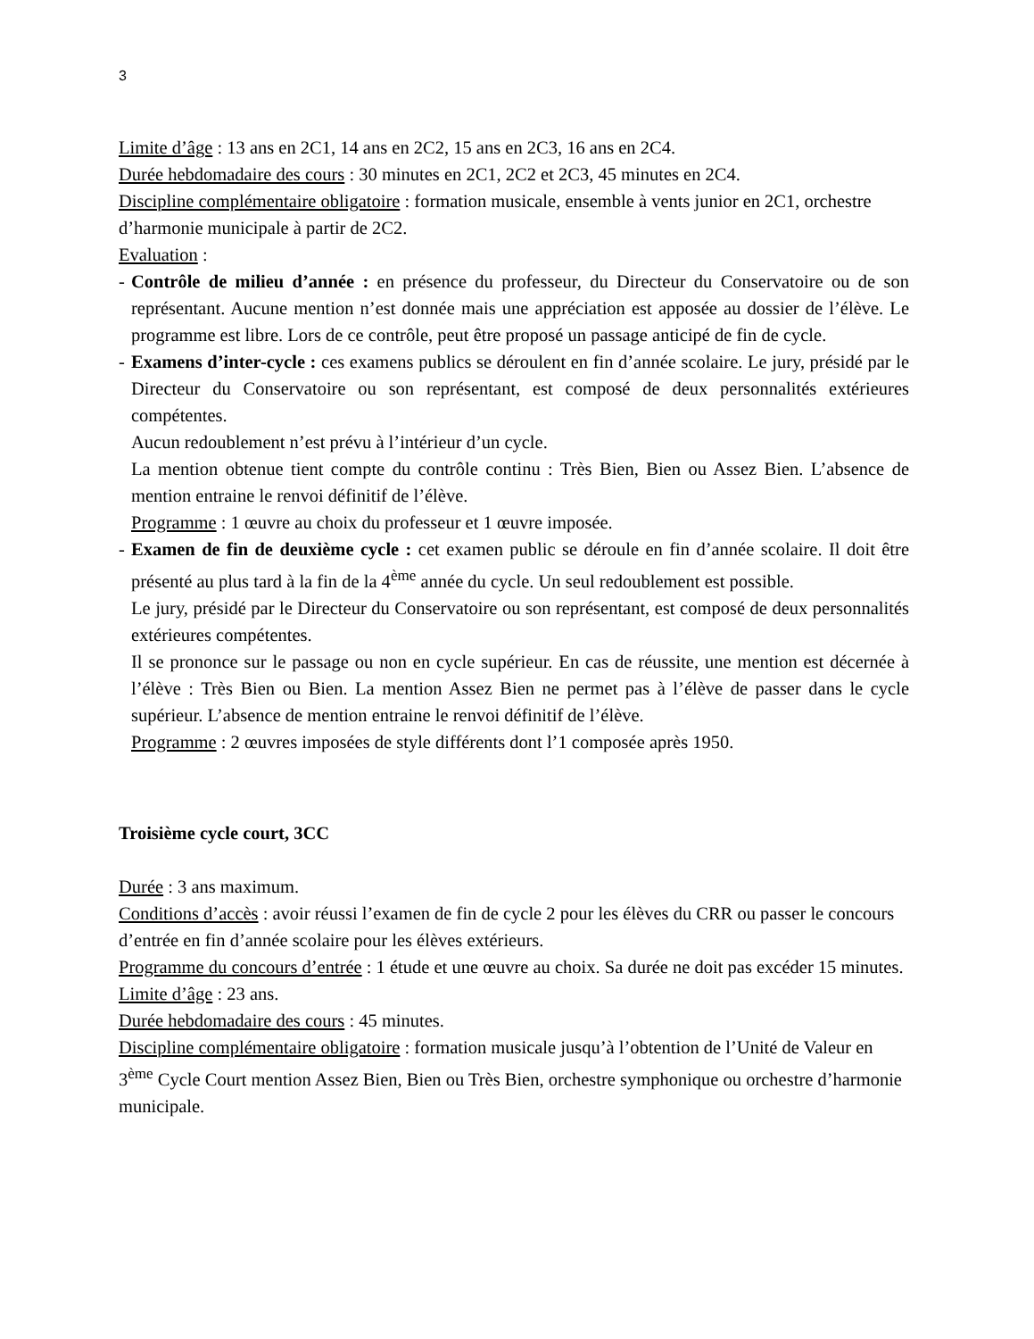3
Limite d’âge : 13 ans en 2C1, 14 ans en 2C2, 15 ans en 2C3, 16 ans en 2C4.
Durée hebdomadaire des cours : 30 minutes en 2C1, 2C2 et 2C3, 45 minutes en 2C4.
Discipline complémentaire obligatoire : formation musicale, ensemble à vents junior en 2C1, orchestre d’harmonie municipale à partir de 2C2.
Evaluation :
- Contrôle de milieu d’année : en présence du professeur, du Directeur du Conservatoire ou de son représentant. Aucune mention n’est donnée mais une appréciation est apposée au dossier de l’élève. Le programme est libre. Lors de ce contrôle, peut être proposé un passage anticipé de fin de cycle.
- Examens d’inter-cycle : ces examens publics se déroulent en fin d’année scolaire. Le jury, présidé par le Directeur du Conservatoire ou son représentant, est composé de deux personnalités extérieures compétentes.
Aucun redoublement n’est prévu à l’intérieur d’un cycle.
La mention obtenue tient compte du contrôle continu : Très Bien, Bien ou Assez Bien. L’absence de mention entraine le renvoi définitif de l’élève.
Programme : 1 œuvre au choix du professeur et 1 œuvre imposée.
- Examen de fin de deuxième cycle : cet examen public se déroule en fin d’année scolaire. Il doit être présenté au plus tard à la fin de la 4<sup>ème</sup> année du cycle. Un seul redoublement est possible.
Le jury, présidé par le Directeur du Conservatoire ou son représentant, est composé de deux personnalités extérieures compétentes.
Il se prononce sur le passage ou non en cycle supérieur. En cas de réussite, une mention est décernée à l’élève : Très Bien ou Bien. La mention Assez Bien ne permet pas à l’élève de passer dans le cycle supérieur. L’absence de mention entraine le renvoi définitif de l’élève.
Programme : 2 œuvres imposées de style différents dont l’1 composée après 1950.
Troisième cycle court, 3CC
Durée : 3 ans maximum.
Conditions d’accès : avoir réussi l’examen de fin de cycle 2 pour les élèves du CRR ou passer le concours d’entrée en fin d’année scolaire pour les élèves extérieurs.
Programme du concours d’entrée : 1 étude et une œuvre au choix. Sa durée ne doit pas excéder 15 minutes.
Limite d’âge : 23 ans.
Durée hebdomadaire des cours : 45 minutes.
Discipline complémentaire obligatoire : formation musicale jusqu’à l’obtention de l’Unité de Valeur en 3<sup>ème</sup> Cycle Court mention Assez Bien, Bien ou Très Bien, orchestre symphonique ou orchestre d’harmonie municipale.